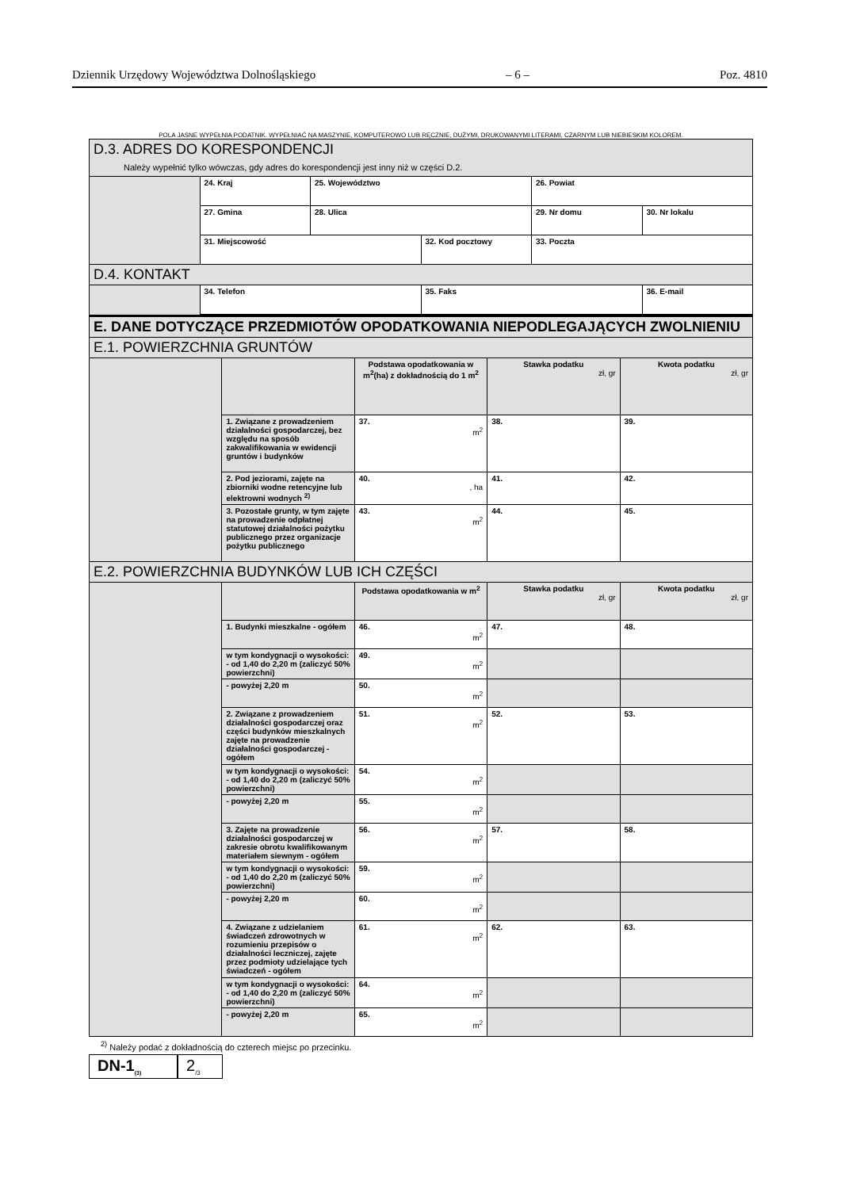Dziennik Urzędowy Województwa Dolnośląskiego – 6 – Poz. 4810
POLA JASNE WYPEŁNIA PODATNIK. WYPEŁNIAĆ NA MASZYNIE, KOMPUTEROWO LUB RĘCZNIE, DUŻYMI, DRUKOWANYMI LITERAMI, CZARNYM LUB NIEBIESKIM KOLOREM.
| D.3. ADRES DO KORESPONDENCJI Należy wypełnić tylko wówczas, gdy adres do korespondencji jest inny niż w części D.2. | | | | | |
| | 24. Kraj | 25. Województwo | | 26. Powiat | |
| | 27. Gmina | 28. Ulica | | 29. Nr domu | 30. Nr lokalu |
| | 31. Miejscowość | | 32. Kod pocztowy | 33. Poczta | |
| D.4. KONTAKT | | | | | |
| | 34. Telefon | | 35. Faks | | 36. E-mail |
| E. DANE DOTYCZĄCE PRZEDMIOTÓW OPODATKOWANIA NIEPODLEGAJĄCYCH ZWOLNIENIU | | | | |
| E.1. POWIERZCHNIA GRUNTÓW | | | | |
| | | Podstawa opodatkowania w m<sup>2</sup>(ha) z dokładnością do 1 m<sup>2</sup> | Stawka podatku zł, gr | Kwota podatku zł, gr |
| | 1. Związane z prowadzeniem działalności gospodarczej, bez względu na sposób zakwalifikowania w ewidencji gruntów i budynków | 37. m<sup>2</sup> | 38. | 39. |
| | 2. Pod jeziorami, zajęte na zbiorniki wodne retencyjne lub elektrowni wodnych <sup>2)</sup> | 40. , ha | 41. | 42. |
| | 3. Pozostałe grunty, w tym zajęte na prowadzenie odpłatnej statutowej działalności pożytku publicznego przez organizacje pożytku publicznego | 43. m<sup>2</sup> | 44. | 45. |
| E.2. POWIERZCHNIA BUDYNKÓW LUB ICH CZĘŚCI | | | | |
| | | Podstawa opodatkowania w m<sup>2</sup> | Stawka podatku zł, gr | Kwota podatku zł, gr |
| | 1. Budynki mieszkalne - ogółem | 46. m<sup>2</sup> | 47. | 48. |
| | w tym kondygnacji o wysokości: - od 1,40 do 2,20 m (zaliczyć 50% powierzchni) | 49. m<sup>2</sup> | | |
| | - powyżej 2,20 m | 50. m<sup>2</sup> | | |
| | 2. Związane z prowadzeniem działalności gospodarczej oraz części budynków mieszkalnych zajęte na prowadzenie działalności gospodarczej - ogółem | 51. m<sup>2</sup> | 52. | 53. |
| | w tym kondygnacji o wysokości: - od 1,40 do 2,20 m (zaliczyć 50% powierzchni) | 54. m<sup>2</sup> | | |
| | - powyżej 2,20 m | 55. m<sup>2</sup> | | |
| | 3. Zajęte na prowadzenie działalności gospodarczej w zakresie obrotu kwalifikowanym materiałem siewnym - ogółem | 56. m<sup>2</sup> | 57. | 58. |
| | w tym kondygnacji o wysokości: - od 1,40 do 2,20 m (zaliczyć 50% powierzchni) | 59. m<sup>2</sup> | | |
| | - powyżej 2,20 m | 60. m<sup>2</sup> | | |
| | 4. Związane z udzielaniem świadczeń zdrowotnych w rozumieniu przepisów o działalności leczniczej, zajęte przez podmioty udzielające tych świadczeń - ogółem | 61. m<sup>2</sup> | 62. | 63. |
| | w tym kondygnacji o wysokości: - od 1,40 do 2,20 m (zaliczyć 50% powierzchni) | 64. m<sup>2</sup> | | |
| | - powyżej 2,20 m | 65. m<sup>2</sup> | | |
<sup>2)</sup> Należy podać z dokładnością do czterech miejsc po przecinku.
DN-1<sub>(3)</sub>
2<sub>/3</sub>